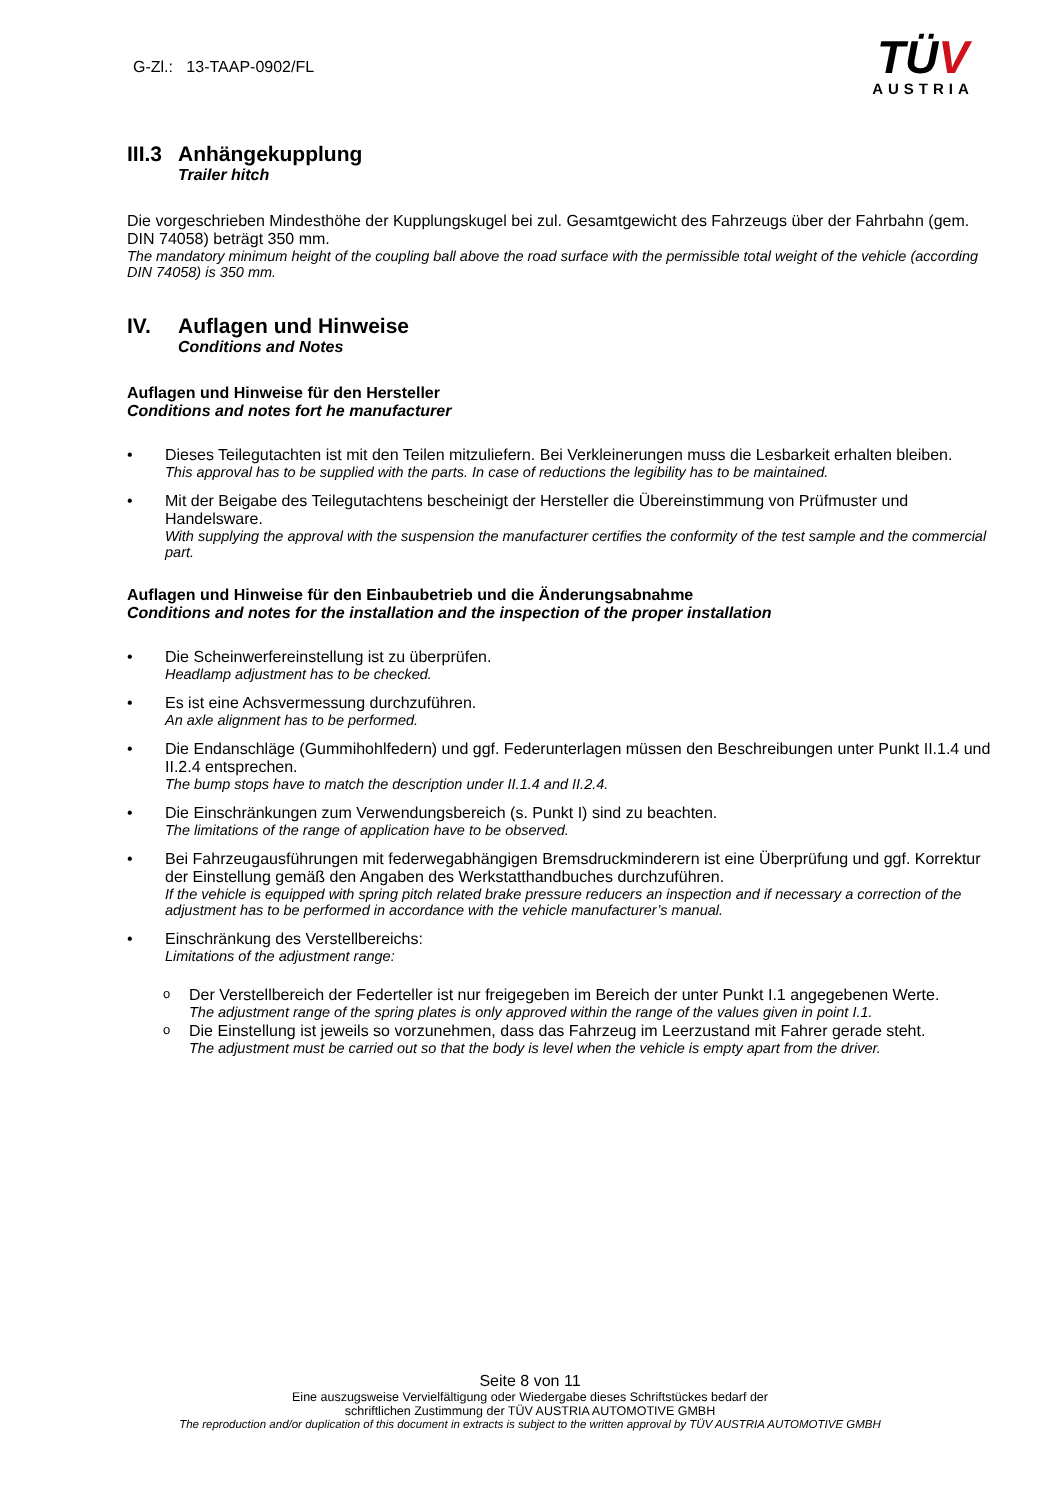G-Zl.: 13-TAAP-0902/FL
TÜV
AUSTRIA
III.3 Anhängekupplung
Trailer hitch
Die vorgeschrieben Mindesthöhe der Kupplungskugel bei zul. Gesamtgewicht des Fahrzeugs über der Fahrbahn (gem. DIN 74058) beträgt 350 mm.
The mandatory minimum height of the coupling ball above the road surface with the permissible total weight of the vehicle (according DIN 74058) is 350 mm.
IV. Auflagen und Hinweise
Conditions and Notes
Auflagen und Hinweise für den Hersteller
Conditions and notes fort he manufacturer
• Dieses Teilegutachten ist mit den Teilen mitzuliefern. Bei Verkleinerungen muss die Lesbarkeit erhalten bleiben.
This approval has to be supplied with the parts. In case of reductions the legibility has to be maintained.
• Mit der Beigabe des Teilegutachtens bescheinigt der Hersteller die Übereinstimmung von Prüfmuster und Handelsware.
With supplying the approval with the suspension the manufacturer certifies the conformity of the test sample and the commercial part.
Auflagen und Hinweise für den Einbaubetrieb und die Änderungsabnahme
Conditions and notes for the installation and the inspection of the proper installation
• Die Scheinwerfereinstellung ist zu überprüfen.
Headlamp adjustment has to be checked.
• Es ist eine Achsvermessung durchzuführen.
An axle alignment has to be performed.
• Die Endanschläge (Gummihohlfedern) und ggf. Federunterlagen müssen den Beschreibungen unter Punkt II.1.4 und II.2.4 entsprechen.
The bump stops have to match the description under II.1.4 and II.2.4.
• Die Einschränkungen zum Verwendungsbereich (s. Punkt I) sind zu beachten.
The limitations of the range of application have to be observed.
• Bei Fahrzeugausführungen mit federwegabhängigen Bremsdruckminderern ist eine Überprüfung und ggf. Korrektur der Einstellung gemäß den Angaben des Werkstatthandbuches durchzuführen.
If the vehicle is equipped with spring pitch related brake pressure reducers an inspection and if necessary a correction of the adjustment has to be performed in accordance with the vehicle manufacturer’s manual.
• Einschränkung des Verstellbereichs:
Limitations of the adjustment range:
o
Der Verstellbereich der Federteller ist nur freigegeben im Bereich der unter Punkt I.1 angegebenen Werte.
The adjustment range of the spring plates is only approved within the range of the values given in point I.1.
o
Die Einstellung ist jeweils so vorzunehmen, dass das Fahrzeug im Leerzustand mit Fahrer gerade steht.
The adjustment must be carried out so that the body is level when the vehicle is empty apart from the driver.
Seite 8 von 11
Eine auszugsweise Vervielfältigung oder Wiedergabe dieses Schriftstückes bedarf der
schriftlichen Zustimmung der TÜV AUSTRIA AUTOMOTIVE GMBH
The reproduction and/or duplication of this document in extracts is subject to the written approval by TÜV AUSTRIA AUTOMOTIVE GMBH